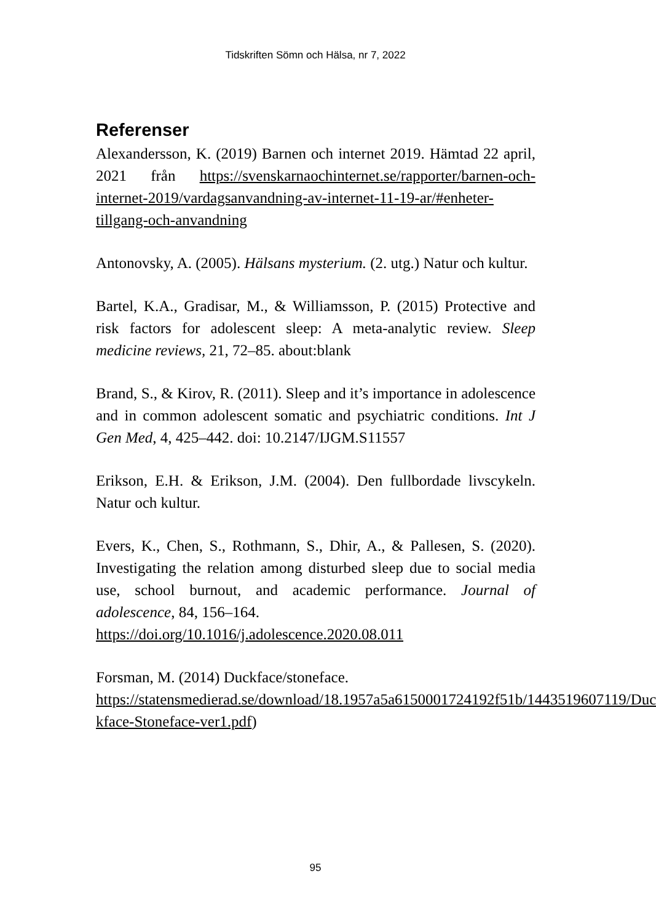Tidskriften Sömn och Hälsa, nr 7, 2022
Referenser
Alexandersson, K. (2019) Barnen och internet 2019. Hämtad 22 april, 2021 från https://svenskarnaochinternet.se/rapporter/barnen-och-internet-2019/vardagsanvandning-av-internet-11-19-ar/#enheter-tillgang-och-anvandning
Antonovsky, A. (2005). Hälsans mysterium. (2. utg.) Natur och kultur.
Bartel, K.A., Gradisar, M., & Williamsson, P. (2015) Protective and risk factors for adolescent sleep: A meta-analytic review. Sleep medicine reviews, 21, 72–85. about:blank
Brand, S., & Kirov, R. (2011). Sleep and it’s importance in adolescence and in common adolescent somatic and psychiatric conditions. Int J Gen Med, 4, 425–442. doi: 10.2147/IJGM.S11557
Erikson, E.H. & Erikson, J.M. (2004). Den fullbordade livscykeln. Natur och kultur.
Evers, K., Chen, S., Rothmann, S., Dhir, A., & Pallesen, S. (2020). Investigating the relation among disturbed sleep due to social media use, school burnout, and academic performance. Journal of adolescence, 84, 156–164.
https://doi.org/10.1016/j.adolescence.2020.08.011
Forsman, M. (2014) Duckface/stoneface.
https://statensmedierad.se/download/18.1957a5a6150001724192f51b/1443519607119/Duc kface-Stoneface-ver1.pdf)
95